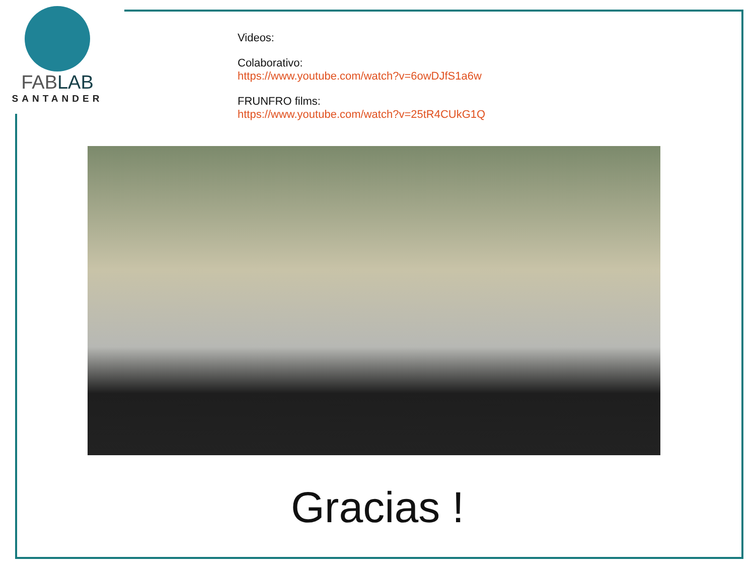FABLAB
SANTANDER
Videos:
Colaborativo:
https://www.youtube.com/watch?v=6owDJfS1a6w
FRUNFRO films:
https://www.youtube.com/watch?v=25tR4CUkG1Q
Gracias !